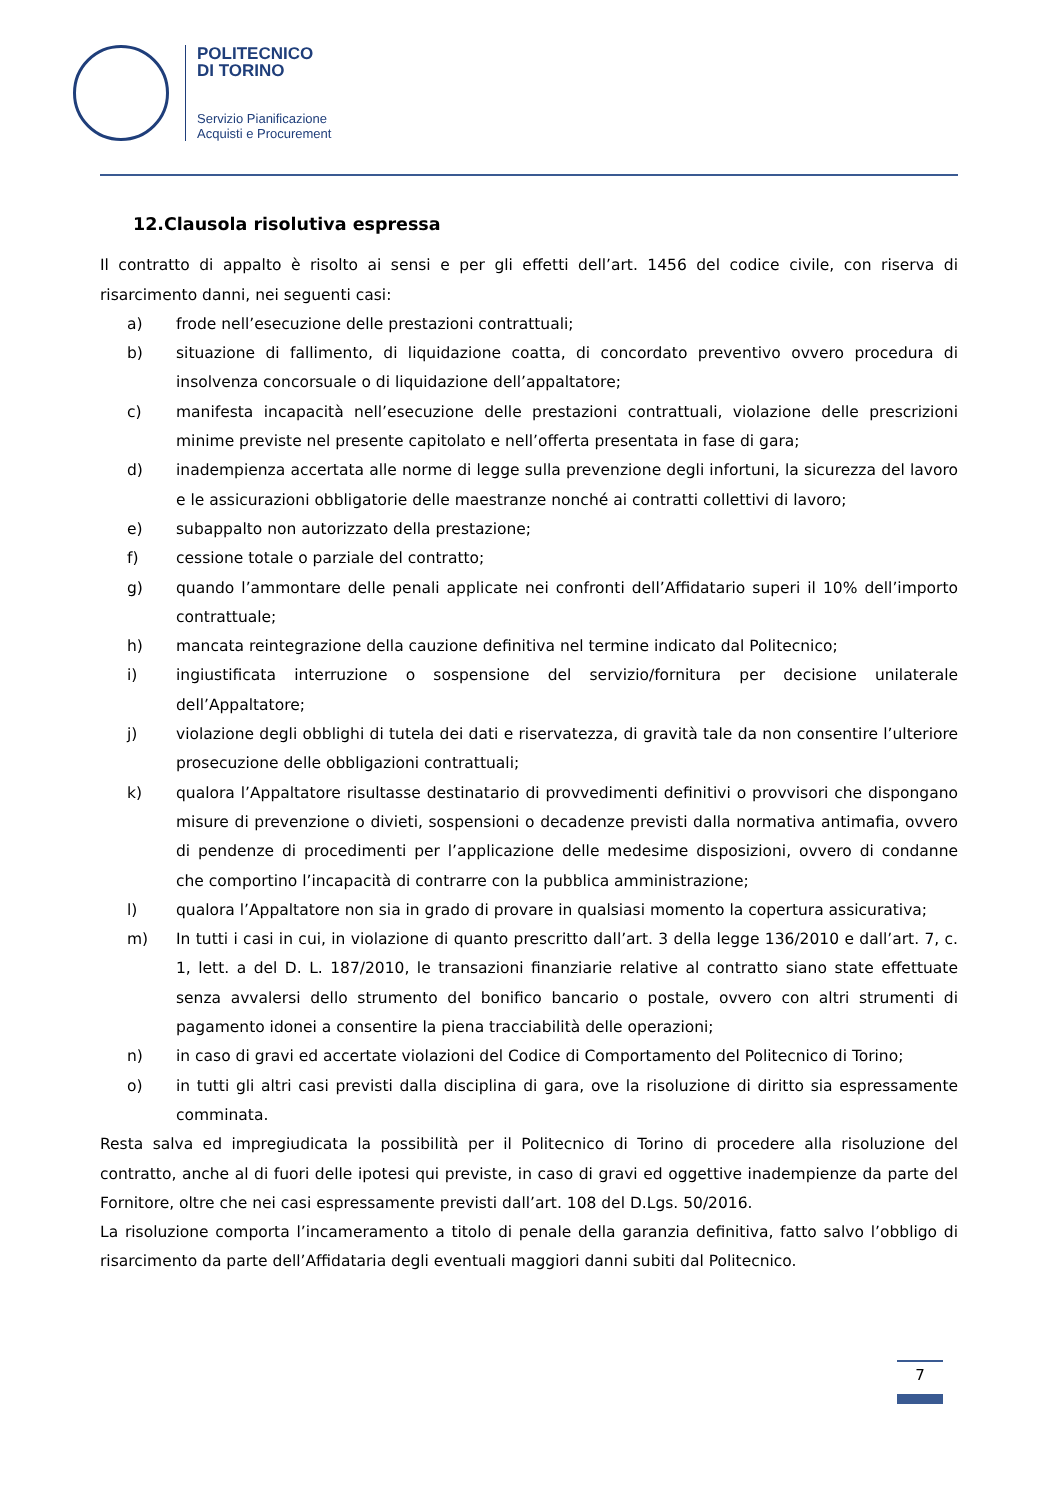POLITECNICO
DI TORINO
Servizio Pianificazione
Acquisti e Procurement
12.Clausola risolutiva espressa
Il contratto di appalto è risolto ai sensi e per gli effetti dell’art. 1456 del codice civile, con riserva di risarcimento danni, nei seguenti casi:
a) frode nell’esecuzione delle prestazioni contrattuali;
b) situazione di fallimento, di liquidazione coatta, di concordato preventivo ovvero procedura di insolvenza concorsuale o di liquidazione dell’appaltatore;
c) manifesta incapacità nell’esecuzione delle prestazioni contrattuali, violazione delle prescrizioni minime previste nel presente capitolato e nell’offerta presentata in fase di gara;
d) inadempienza accertata alle norme di legge sulla prevenzione degli infortuni, la sicurezza del lavoro e le assicurazioni obbligatorie delle maestranze nonché ai contratti collettivi di lavoro;
e) subappalto non autorizzato della prestazione;
f) cessione totale o parziale del contratto;
g) quando l’ammontare delle penali applicate nei confronti dell’Affidatario superi il 10% dell’importo contrattuale;
h) mancata reintegrazione della cauzione definitiva nel termine indicato dal Politecnico;
i) ingiustificata interruzione o sospensione del servizio/fornitura per decisione unilaterale dell’Appaltatore;
j) violazione degli obblighi di tutela dei dati e riservatezza, di gravità tale da non consentire l’ulteriore prosecuzione delle obbligazioni contrattuali;
k) qualora l’Appaltatore risultasse destinatario di provvedimenti definitivi o provvisori che dispongano misure di prevenzione o divieti, sospensioni o decadenze previsti dalla normativa antimafia, ovvero di pendenze di procedimenti per l’applicazione delle medesime disposizioni, ovvero di condanne che comportino l’incapacità di contrarre con la pubblica amministrazione;
l) qualora l’Appaltatore non sia in grado di provare in qualsiasi momento la copertura assicurativa;
m) In tutti i casi in cui, in violazione di quanto prescritto dall’art. 3 della legge 136/2010 e dall’art. 7, c. 1, lett. a del D. L. 187/2010, le transazioni finanziarie relative al contratto siano state effettuate senza avvalersi dello strumento del bonifico bancario o postale, ovvero con altri strumenti di pagamento idonei a consentire la piena tracciabilità delle operazioni;
n) in caso di gravi ed accertate violazioni del Codice di Comportamento del Politecnico di Torino;
o) in tutti gli altri casi previsti dalla disciplina di gara, ove la risoluzione di diritto sia espressamente comminata.
Resta salva ed impregiudicata la possibilità per il Politecnico di Torino di procedere alla risoluzione del contratto, anche al di fuori delle ipotesi qui previste, in caso di gravi ed oggettive inadempienze da parte del Fornitore, oltre che nei casi espressamente previsti dall’art. 108 del D.Lgs. 50/2016.
La risoluzione comporta l’incameramento a titolo di penale della garanzia definitiva, fatto salvo l’obbligo di risarcimento da parte dell’Affidataria degli eventuali maggiori danni subiti dal Politecnico.
7